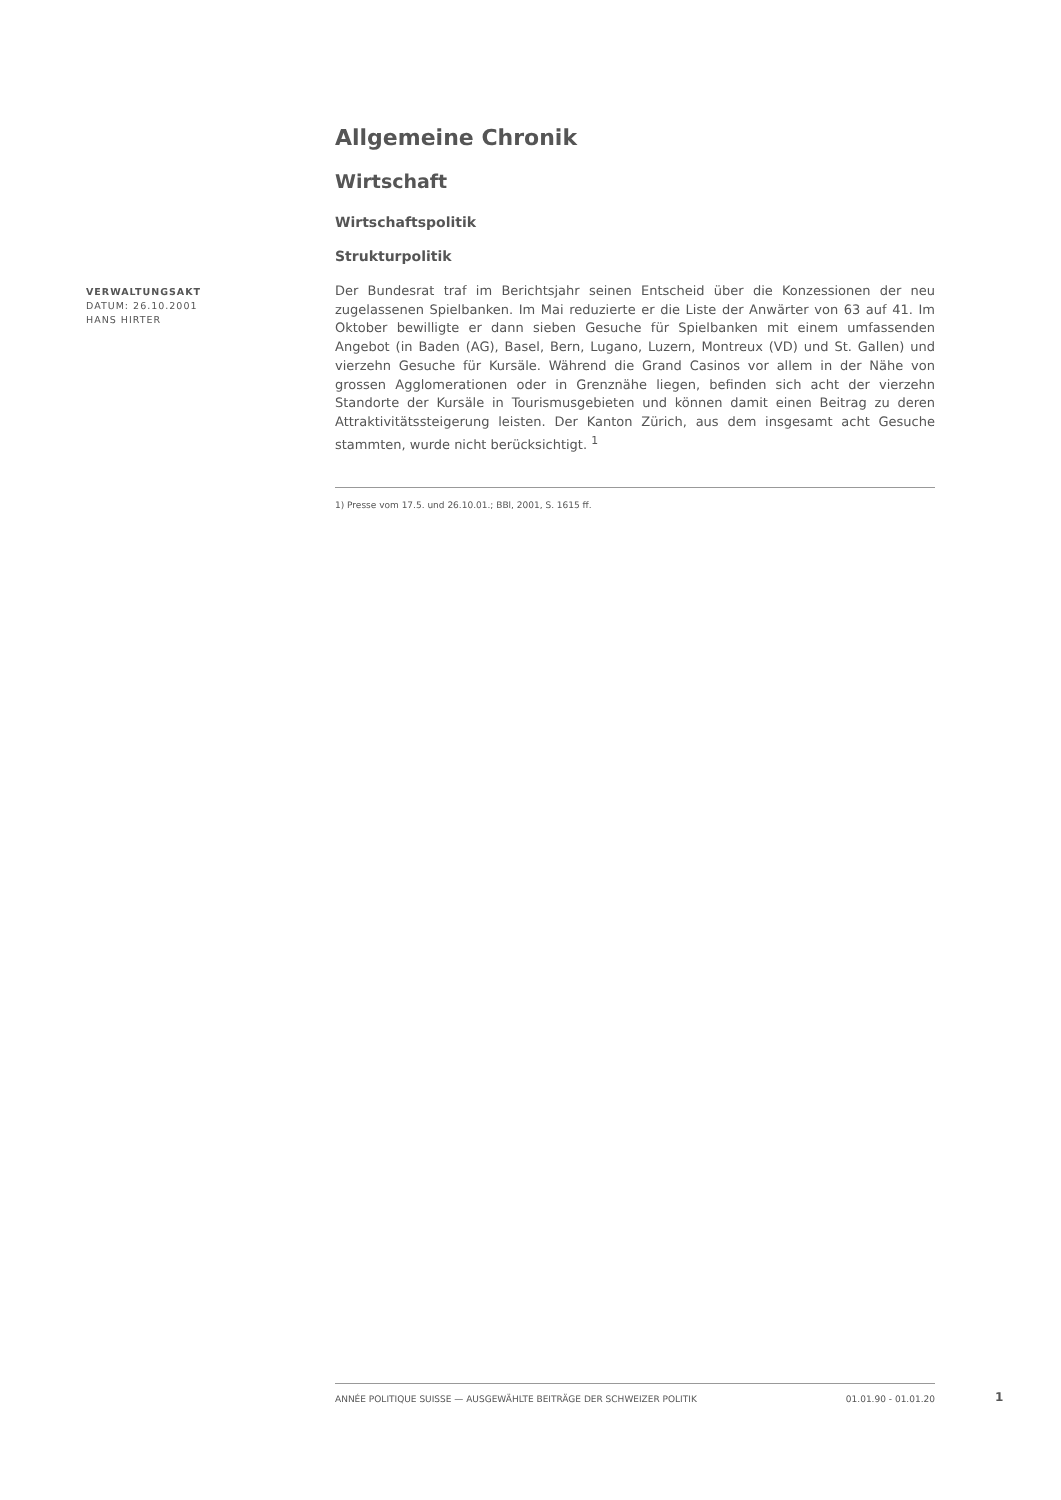Allgemeine Chronik
Wirtschaft
Wirtschaftspolitik
Strukturpolitik
Der Bundesrat traf im Berichtsjahr seinen Entscheid über die Konzessionen der neu zugelassenen Spielbanken. Im Mai reduzierte er die Liste der Anwärter von 63 auf 41. Im Oktober bewilligte er dann sieben Gesuche für Spielbanken mit einem umfassenden Angebot (in Baden (AG), Basel, Bern, Lugano, Luzern, Montreux (VD) und St. Gallen) und vierzehn Gesuche für Kursäle. Während die Grand Casinos vor allem in der Nähe von grossen Agglomerationen oder in Grenznähe liegen, befinden sich acht der vierzehn Standorte der Kursäle in Tourismusgebieten und können damit einen Beitrag zu deren Attraktivitätssteigerung leisten. Der Kanton Zürich, aus dem insgesamt acht Gesuche stammten, wurde nicht berücksichtigt. <sup>1</sup>
1) Presse vom 17.5. und 26.10.01.; BBl, 2001, S. 1615 ff.
VERWALTUNGSAKT
DATUM: 26.10.2001
HANS HIRTER
ANNÉE POLITIQUE SUISSE — AUSGEWÄHLTE BEITRÄGE DER SCHWEIZER POLITIK 01.01.90 - 01.01.20
1